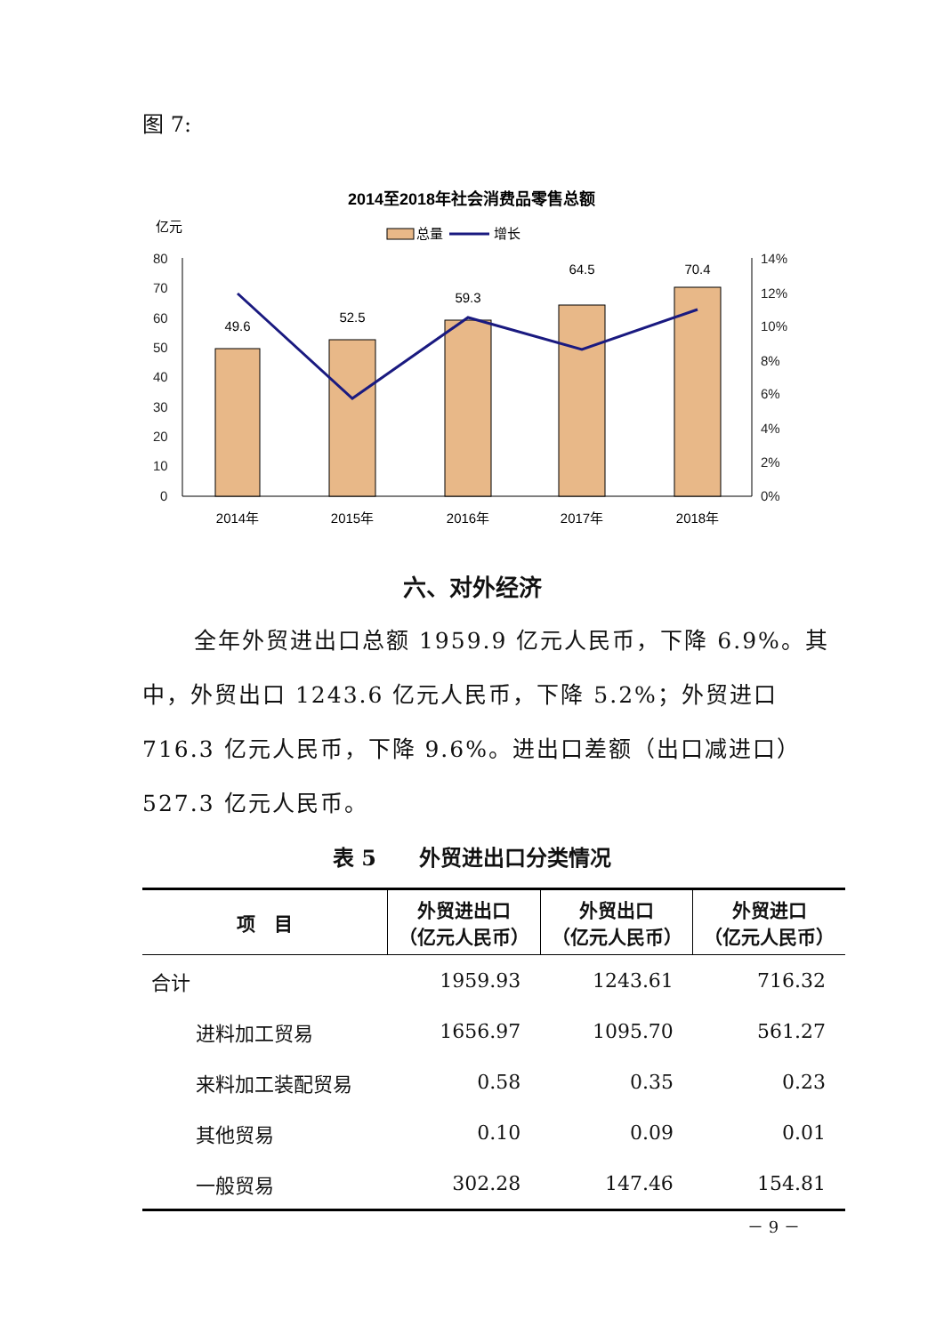图 7:
2014至2018年社会消费品零售总额
亿元
总量
增长
80
70
60
50
40
30
20
10
0
14%
12%
10%
8%
6%
4%
2%
0%
49.6
52.5
59.3
64.5
70.4
2014年
2015年
2016年
2017年
2018年
六、对外经济
全年外贸进出口总额 1959.9 亿元人民币，下降 6.9%。其中，外贸出口 1243.6 亿元人民币，下降 5.2%；外贸进口 716.3 亿元人民币，下降 9.6%。进出口差额（出口减进口）527.3 亿元人民币。
表 5　　外贸进出口分类情况
| 项 目 | 外贸进出口 （亿元人民币） | 外贸出口 （亿元人民币） | 外贸进口 （亿元人民币） |
| --- | --- | --- | --- |
| 合计 | 1959.93 | 1243.61 | 716.32 |
| 进料加工贸易 | 1656.97 | 1095.70 | 561.27 |
| 来料加工装配贸易 | 0.58 | 0.35 | 0.23 |
| 其他贸易 | 0.10 | 0.09 | 0.01 |
| 一般贸易 | 302.28 | 147.46 | 154.81 |
－ 9 －